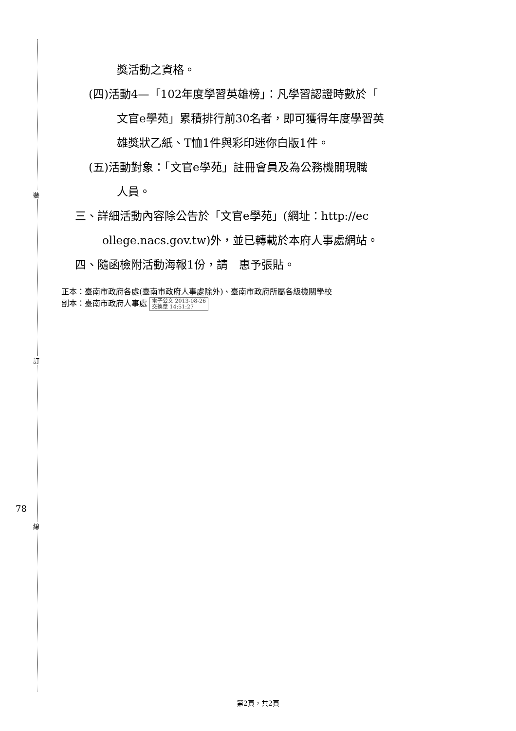裝
訂
線
78
獎活動之資格。
(四)活動4—「102年度學習英雄榜」：凡學習認證時數於「
文官e學苑」累積排行前30名者，即可獲得年度學習英
雄獎狀乙紙、T恤1件與彩印迷你白版1件。
(五)活動對象：「文官e學苑」註冊會員及為公務機關現職
人員。
三、詳細活動內容除公告於「文官e學苑」(網址：http://ec
ollege.nacs.gov.tw)外，並已轉載於本府人事處網站。
四、隨函檢附活動海報1份，請　惠予張貼。
正本：臺南市政府各處(臺南市政府人事處除外)、臺南市政府所屬各級機關學校
副本：臺南市政府人事處 電子公文 2013-08-26
交換章 14:51:27
第2頁，共2頁